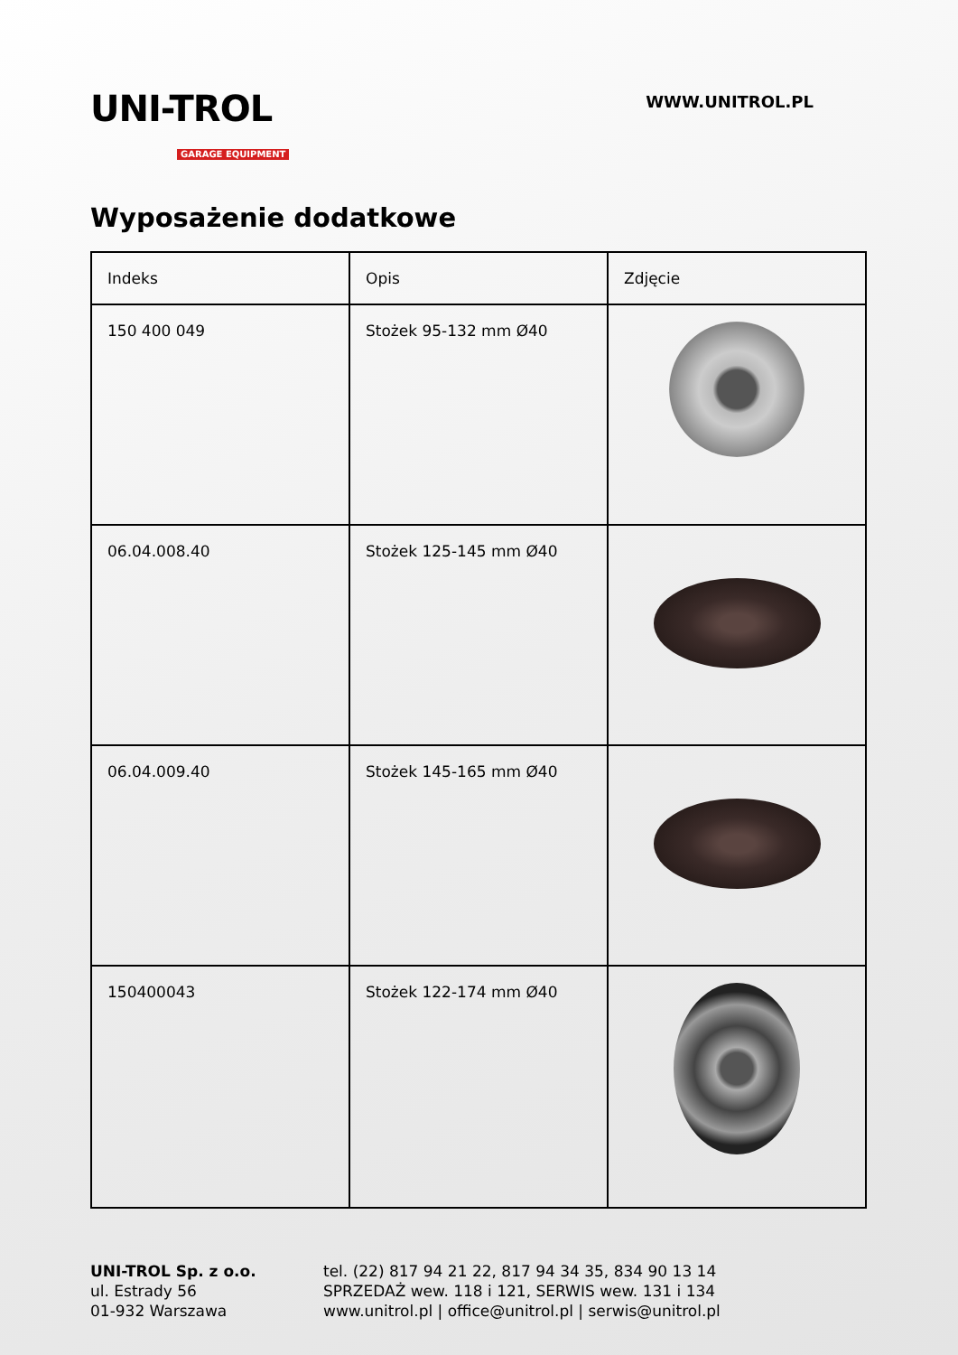UNI-TROL
GARAGE EQUIPMENT
WWW.UNITROL.PL
Wyposażenie dodatkowe
| Indeks | Opis | Zdjęcie |
| --- | --- | --- |
| 150 400 049 | Stożek 95-132 mm Ø40 | |
| 06.04.008.40 | Stożek 125-145 mm Ø40 | |
| 06.04.009.40 | Stożek 145-165 mm Ø40 | |
| 150400043 | Stożek 122-174 mm Ø40 | |
UNI-TROL Sp. z o.o.
ul. Estrady 56
01-932 Warszawa
tel. (22) 817 94 21 22, 817 94 34 35, 834 90 13 14
SPRZEDAŻ wew. 118 i 121, SERWIS wew. 131 i 134
www.unitrol.pl | office@unitrol.pl | serwis@unitrol.pl